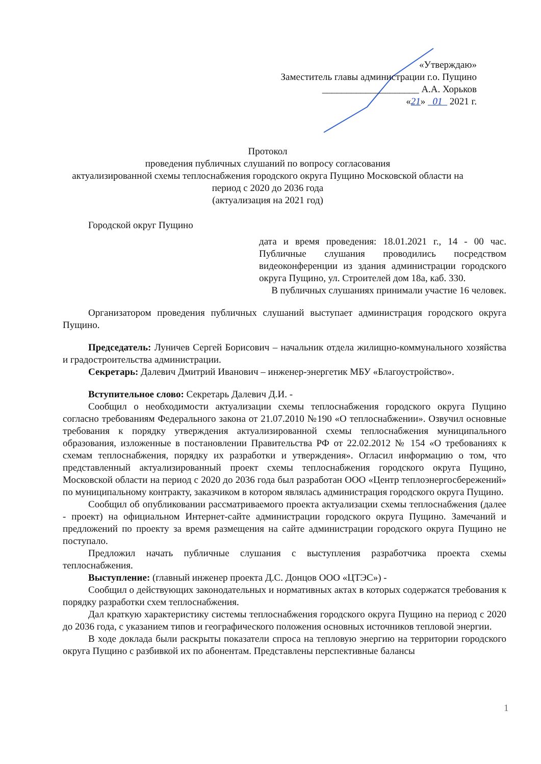«Утверждаю»
Заместитель главы администрации г.о. Пущино
____________________ А.А. Хорьков
«21» 01 2021 г.
Протокол
проведения публичных слушаний по вопросу согласования
актуализированной схемы теплоснабжения городского округа Пущино Московской области на период с 2020 до 2036 года
(актуализация на 2021 год)
Городской округ Пущино
дата и время проведения: 18.01.2021 г., 14 - 00 час. Публичные слушания проводились посредством видеоконференции из здания администрации городского округа Пущино, ул. Строителей дом 18а, каб. 330.
В публичных слушаниях принимали участие 16 человек.
Организатором проведения публичных слушаний выступает администрация городского округа Пущино.
Председатель: Луничев Сергей Борисович – начальник отдела жилищно-коммунального хозяйства и градостроительства администрации.
Секретарь: Далевич Дмитрий Иванович – инженер-энергетик МБУ «Благоустройство».
Вступительное слово: Секретарь Далевич Д.И. -
Сообщил о необходимости актуализации схемы теплоснабжения городского округа Пущино согласно требованиям Федерального закона от 21.07.2010 №190 «О теплоснабжении». Озвучил основные требования к порядку утверждения актуализированной схемы теплоснабжения муниципального образования, изложенные в постановлении Правительства РФ от 22.02.2012 № 154 «О требованиях к схемам теплоснабжения, порядку их разработки и утверждения». Огласил информацию о том, что представленный актуализированный проект схемы теплоснабжения городского округа Пущино, Московской области на период с 2020 до 2036 года был разработан ООО «Центр теплоэнергосбережений» по муниципальному контракту, заказчиком в котором являлась администрация городского округа Пущино.
Сообщил об опубликовании рассматриваемого проекта актуализации схемы теплоснабжения (далее - проект) на официальном Интернет-сайте администрации городского округа Пущино. Замечаний и предложений по проекту за время размещения на сайте администрации городского округа Пущино не поступало.
Предложил начать публичные слушания с выступления разработчика проекта схемы теплоснабжения.
Выступление: (главный инженер проекта Д.С. Донцов ООО «ЦТЭС») -
Сообщил о действующих законодательных и нормативных актах в которых содержатся требования к порядку разработки схем теплоснабжения.
Дал краткую характеристику системы теплоснабжения городского округа Пущино на период с 2020 до 2036 года, с указанием типов и географического положения основных источников тепловой энергии.
В ходе доклада были раскрыты показатели спроса на тепловую энергию на территории городского округа Пущино с разбивкой их по абонентам. Представлены перспективные балансы
1